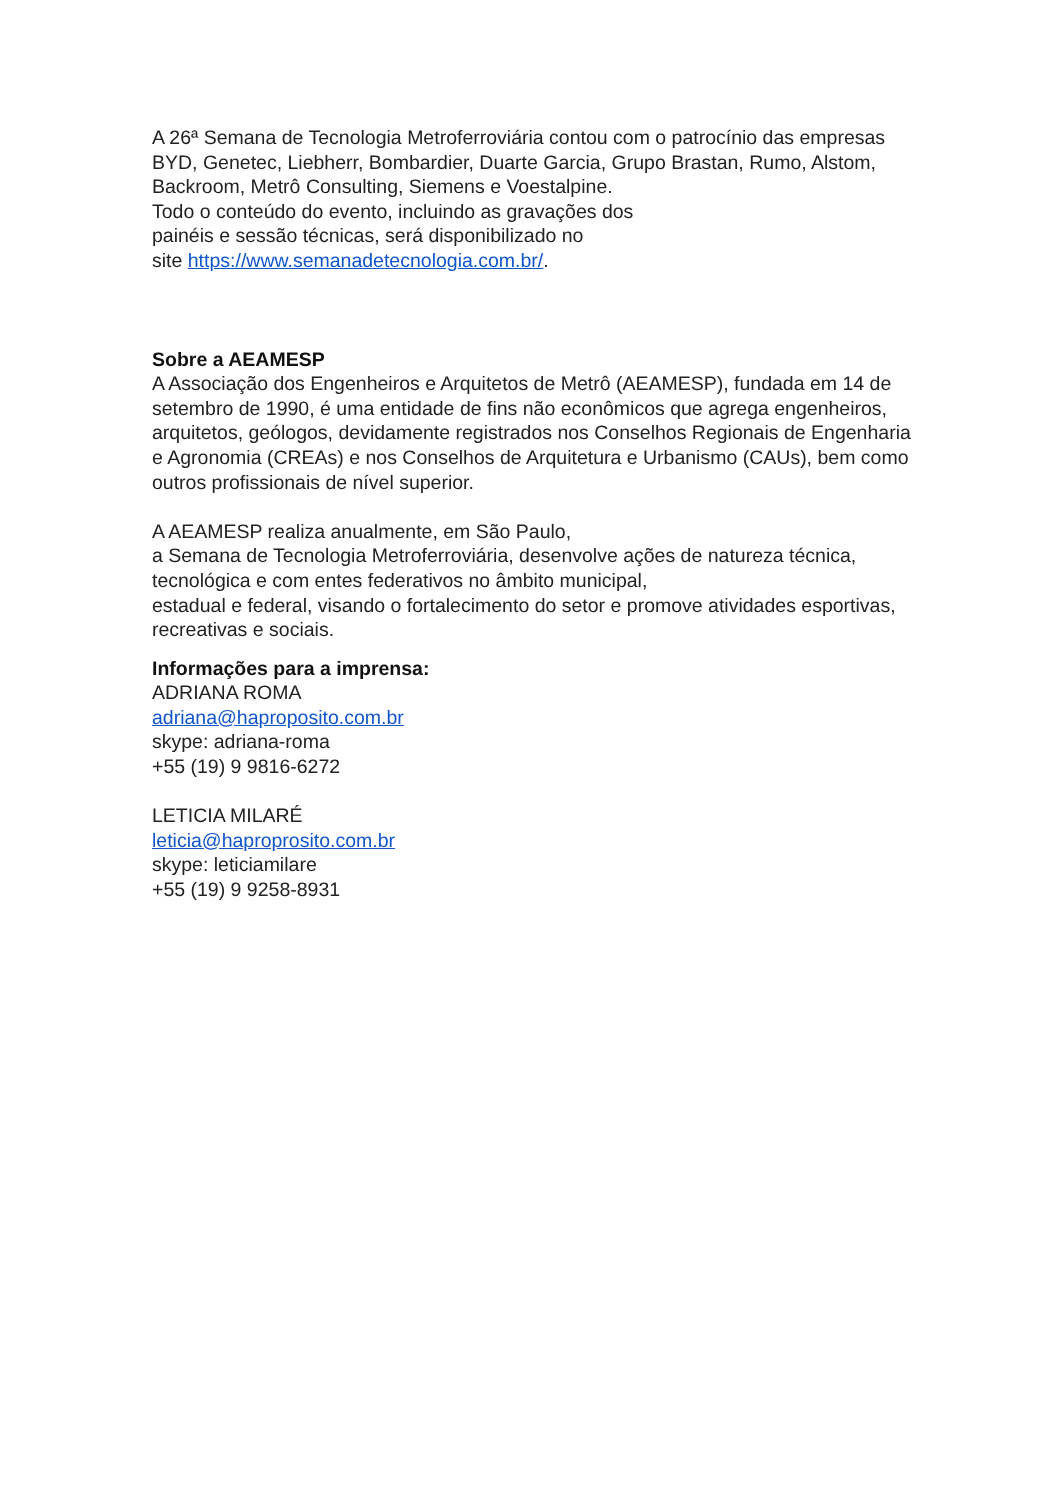A 26ª Semana de Tecnologia Metroferroviária contou com o patrocínio das empresas BYD, Genetec, Liebherr, Bombardier, Duarte Garcia, Grupo Brastan, Rumo, Alstom, Backroom, Metrô Consulting, Siemens e Voestalpine.
Todo o conteúdo do evento, incluindo as gravações dos
painéis e sessão técnicas, será disponibilizado no
site https://www.semanadetecnologia.com.br/.
Sobre a AEAMESP
A Associação dos Engenheiros e Arquitetos de Metrô (AEAMESP), fundada em 14 de setembro de 1990, é uma entidade de fins não econômicos que agrega engenheiros, arquitetos, geólogos, devidamente registrados nos Conselhos Regionais de Engenharia e Agronomia (CREAs) e nos Conselhos de Arquitetura e Urbanismo (CAUs), bem como outros profissionais de nível superior.
A AEAMESP realiza anualmente, em São Paulo,
a Semana de Tecnologia Metroferroviária, desenvolve ações de natureza técnica, tecnológica e com entes federativos no âmbito municipal,
estadual e federal, visando o fortalecimento do setor e promove atividades esportivas, recreativas e sociais.
Informações para a imprensa:
ADRIANA ROMA
adriana@haproposito.com.br
skype: adriana-roma
+55 (19) 9 9816-6272
LETICIA MILARÉ
leticia@haproprosito.com.br
skype: leticiamilare
+55 (19) 9 9258-8931